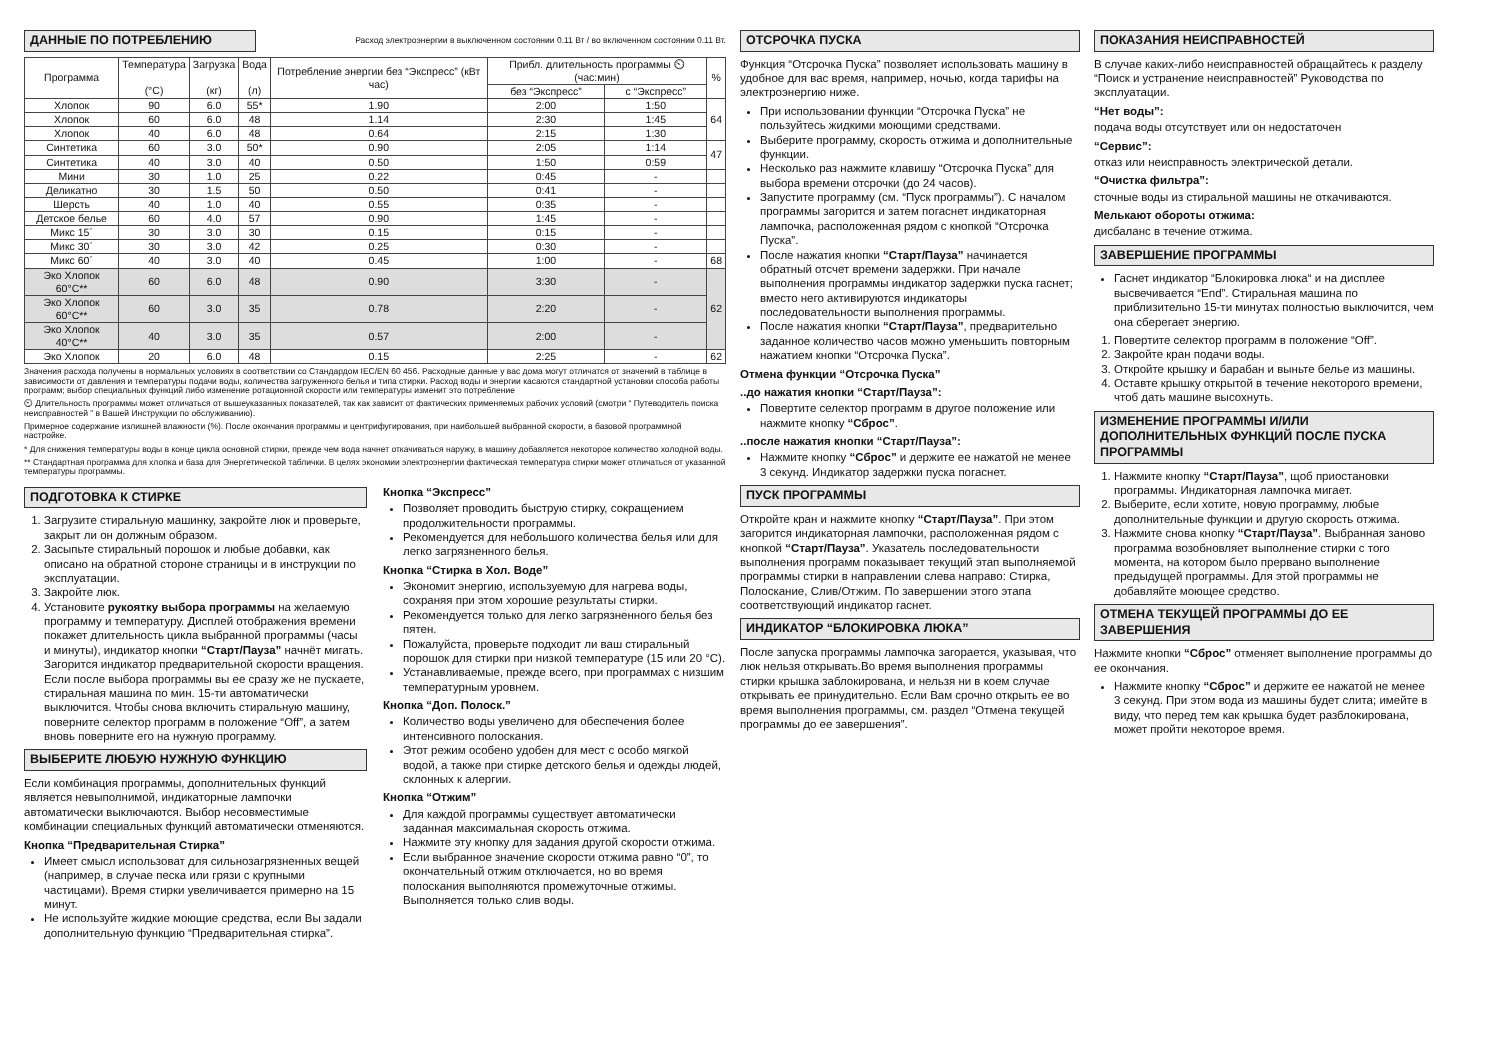ДАННЫЕ ПО ПОТРЕБЛЕНИЮ
Расход электроэнергии в выключенном состоянии 0.11 Вт / во включенном состоянии 0.11 Вт.
| Программа | Температура (°C) | Загрузка (кг) | Вода (л) | Потребление энергии без “Экспресс” (кВт час) | Прибл. длительность программы ⏲ (час:мин) | | % |
| --- | --- | --- | --- | --- | --- | --- | --- |
| | | | | | без “Экспресс” | с “Экспресс” | |
| Хлопок | 90 | 6.0 | 55* | 1.90 | 2:00 | 1:50 | 64 |
| Хлопок | 60 | 6.0 | 48 | 1.14 | 2:30 | 1:45 | |
| Хлопок | 40 | 6.0 | 48 | 0.64 | 2:15 | 1:30 | |
| Синтетика | 60 | 3.0 | 50* | 0.90 | 2:05 | 1:14 | 47 |
| Синтетика | 40 | 3.0 | 40 | 0.50 | 1:50 | 0:59 | |
| Мини | 30 | 1.0 | 25 | 0.22 | 0:45 | - | |
| Деликатно | 30 | 1.5 | 50 | 0.50 | 0:41 | - | |
| Шерсть | 40 | 1.0 | 40 | 0.55 | 0:35 | - | |
| Детское белье | 60 | 4.0 | 57 | 0.90 | 1:45 | - | |
| Микс 15´ | 30 | 3.0 | 30 | 0.15 | 0:15 | - | |
| Микс 30´ | 30 | 3.0 | 42 | 0.25 | 0:30 | - | |
| Микс 60´ | 40 | 3.0 | 40 | 0.45 | 1:00 | - | 68 |
| Эко Хлопок 60°C** | 60 | 6.0 | 48 | 0.90 | 3:30 | - | 62 |
| Эко Хлопок 60°C** | 60 | 3.0 | 35 | 0.78 | 2:20 | - | |
| Эко Хлопок 40°C** | 40 | 3.0 | 35 | 0.57 | 2:00 | - | |
| Эко Хлопок | 20 | 6.0 | 48 | 0.15 | 2:25 | - | 62 |
Значения расхода получены в нормальных условиях в соответствии со Стандардом IEC/EN 60 456. Расходные данные у вас дома могут отличатся от значений в таблице в зависимости от давления и температуры подачи воды, количества загруженного белья и типа стирки. Расход воды и энергии касаются стандартной установки способа работы программ; выбор специальных функций либо изменение ротационной скорости или температуры изменит это потребление
⏲ Длительность программы может отличаться от вышеуказанных показателей, так как зависит от фактических применяемых рабочих условий (смотри “ Путеводитель поиска неисправностей ” в Вашей Инструкции по обслуживанию).
Примерное содержание излишней влажности (%). После окончания программы и центрифугирования, при наибольшей выбранной скорости, в базовой программной настройке.
* Для снижения температуры воды в конце цикла основной стирки, прежде чем вода начнет откачиваться наружу, в машину добавляется некоторое количество холодной воды.
** Стандартная программа для хлопка и база для Энергетической таблички. В целях экономии электроэнергии фактическая температура стирки может отличаться от указанной температуры программы.
ПОДГОТОВКА К СТИРКЕ
1. Загрузите стиральную машинку, закройте люк и проверьте, закрыт ли он должным образом.
2. Засыпьте стиральный порошок и любые добавки, как описано на обратной стороне страницы и в инструкции по эксплуатации.
3. Закройте люк.
4. Установите рукоятку выбора программы на желаемую программу и температуру. Дисплей отображения времени покажет длительность цикла выбранной программы (часы и минуты), индикатор кнопки “Старт/Пауза” начнёт мигать. Загорится индикатор предварительной скорости вращения. Если после выбора программы вы ее сразу же не пускаете, стиральная машина по мин. 15-ти автоматически выключится. Чтобы снова включить стиральную машину, поверните селектор программ в положение “Off”, а затем вновь поверните его на нужную программу.
ВЫБЕРИТЕ ЛЮБУЮ НУЖНУЮ ФУНКЦИЮ
Если комбинация программы, дополнительных функций является невыполнимой, индикаторные лампочки автоматически выключаются. Выбор несовместимые комбинации специальных функций автоматически отменяются.
Кнопка “Предварительная Стирка”
Имеет смысл использоват для сильнозагрязненных вещей (например, в случае песка или грязи с крупными частицами). Время стирки увеличивается примерно на 15 минут.
Не используйте жидкие моющие средства, если Вы задали дополнительную функцию “Предварительная стирка”.
Кнопка “Экспресс”
Позволяет проводить быструю стирку, сокращением продолжительности программы.
Рекомендуется для небольшого количества белья или для легко загрязненного белья.
Кнопка “Стирка в Хол. Воде”
Экономит энергию, используемую для нагрева воды, сохраняя при этом хорошие результаты стирки.
Рекомендуется только для легко загрязненного белья без пятен.
Пожалуйста, проверьте подходит ли ваш стиральный порошок для стирки при низкой температуре (15 или 20 °C).
Устанавливаемые, прежде всего, при программах с низшим температурным уровнем.
Кнопка “Доп. Полоск.”
Количество воды увеличено для обеспечения более интенсивного полоскания.
Этот режим особено удобен для мест с особо мягкой водой, а также при стирке детского белья и одежды людей, склонных к алергии.
Кнопка “Отжим”
Для каждой программы существует автоматически заданная максимальная скорость отжима.
Нажмите эту кнопку для задания другой скорости отжима.
Если выбранное значение скорости отжима равно “0”, то окончательный отжим отключается, но во время полоскания выполняются промежуточные отжимы. Выполняется только слив воды.
ОТСРОЧКА ПУСКА
Функция “Отсрочка Пуска” позволяет использовать машину в удобное для вас время, например, ночью, когда тарифы на электроэнергию ниже.
При использовании функции “Отсрочка Пуска” не пользуйтесь жидкими моющими средствами.
Выберите программу, скорость отжима и дополнительные функции.
Несколько раз нажмите клавишу “Отсрочка Пуска” для выбора времени отсрочки (до 24 часов).
Запустите программу (см. “Пуск программы”). С началом программы загорится и затем погаснет индикаторная лампочка, расположенная рядом с кнопкой “Отсрочка Пуска”.
После нажатия кнопки “Старт/Пауза” начинается обратный отсчет времени задержки. При начале выполнения программы индикатор задержки пуска гаснет; вместо него активируются индикаторы последовательности выполнения программы.
После нажатия кнопки “Старт/Пауза”, предварительно заданное количество часов можно уменьшить повторным нажатием кнопки “Отсрочка Пуска”.
Отмена функции “Отсрочка Пуска”
..до нажатия кнопки “Старт/Пауза”:
Повертите селектор программ в другое положение или нажмите кнопку “Сброс”.
..после нажатия кнопки “Старт/Пауза”:
Нажмите кнопку “Сброс” и держите ее нажатой не менее 3 секунд. Индикатор задержки пуска погаснет.
ПУСК ПРОГРАММЫ
Откройте кран и нажмите кнопку “Старт/Пауза”. При этом загорится индикаторная лампочки, расположенная рядом с кнопкой “Старт/Пауза”. Указатель последовательности выполнения программ показывает текущий этап выполняемой программы стирки в направлении слева направо: Стирка, Полоскание, Слив/Отжим. По завершении этого этапа соответствующий индикатор гаснет.
ИНДИКАТОР “БЛОКИРОВКА ЛЮКА”
После запуска программы лампочка загорается, указывая, что люк нельзя открывать.Во время выполнения программы стирки крышка заблокирована, и нельзя ни в коем случае открывать ее принудительно. Если Вам срочно открыть ее во время выполнения программы, см. раздел “Отмена текущей программы до ее завершения”.
ПОКАЗАНИЯ НЕИСПРАВНОСТЕЙ
В случае каких-либо неисправностей обращайтесь к разделу “Поиск и устранение неисправностей” Руководства по эксплуатации.
“Нет воды”:
подача воды отсутствует или он недостаточен
“Сервис”:
отказ или неисправность электрической детали.
“Очистка фильтра”:
сточные воды из стиральной машины не откачиваются.
Мелькают обороты отжима:
дисбаланс в течение отжима.
ЗАВЕРШЕНИЕ ПРОГРАММЫ
Гаснет индикатор “Блокировка люка“ и на дисплее высвечивается “End”. Стиральная машина по приблизительно 15-ти минутах полностью выключится, чем она сберегает энергию.
1. Повертите селектор программ в положение “Off”.
2. Закройте кран подачи воды.
3. Откройте крышку и барабан и выньте белье из машины.
4. Оставте крышку открытой в течение некоторого времени, чтоб дать машине высохнуть.
ИЗМЕНЕНИЕ ПРОГРАММЫ И/ИЛИ ДОПОЛНИТЕЛЬНЫХ ФУНКЦИЙ ПОСЛЕ ПУСКА ПРОГРАММЫ
1. Нажмите кнопку “Старт/Пауза”, щоб приостановки программы. Индикаторная лампочка мигает.
2. Выберите, если хотите, новую программу, любые дополнительные функции и другую скорость отжима.
3. Нажмите снова кнопку “Старт/Пауза”. Выбранная заново программа возобновляет выполнение стирки с того момента, на котором было прервано выполнение предыдущей программы. Для этой программы не добавляйте моющее средство.
ОТМЕНА ТЕКУЩЕЙ ПРОГРАММЫ ДО ЕЕ ЗАВЕРШЕНИЯ
Нажмите кнопки “Сброс” отменяет выполнение программы до ее окончания.
Нажмите кнопку “Сброс” и держите ее нажатой не менее 3 секунд. При этом вода из машины будет слита; имейте в виду, что перед тем как крышка будет разблокирована, может пройти некоторое время.